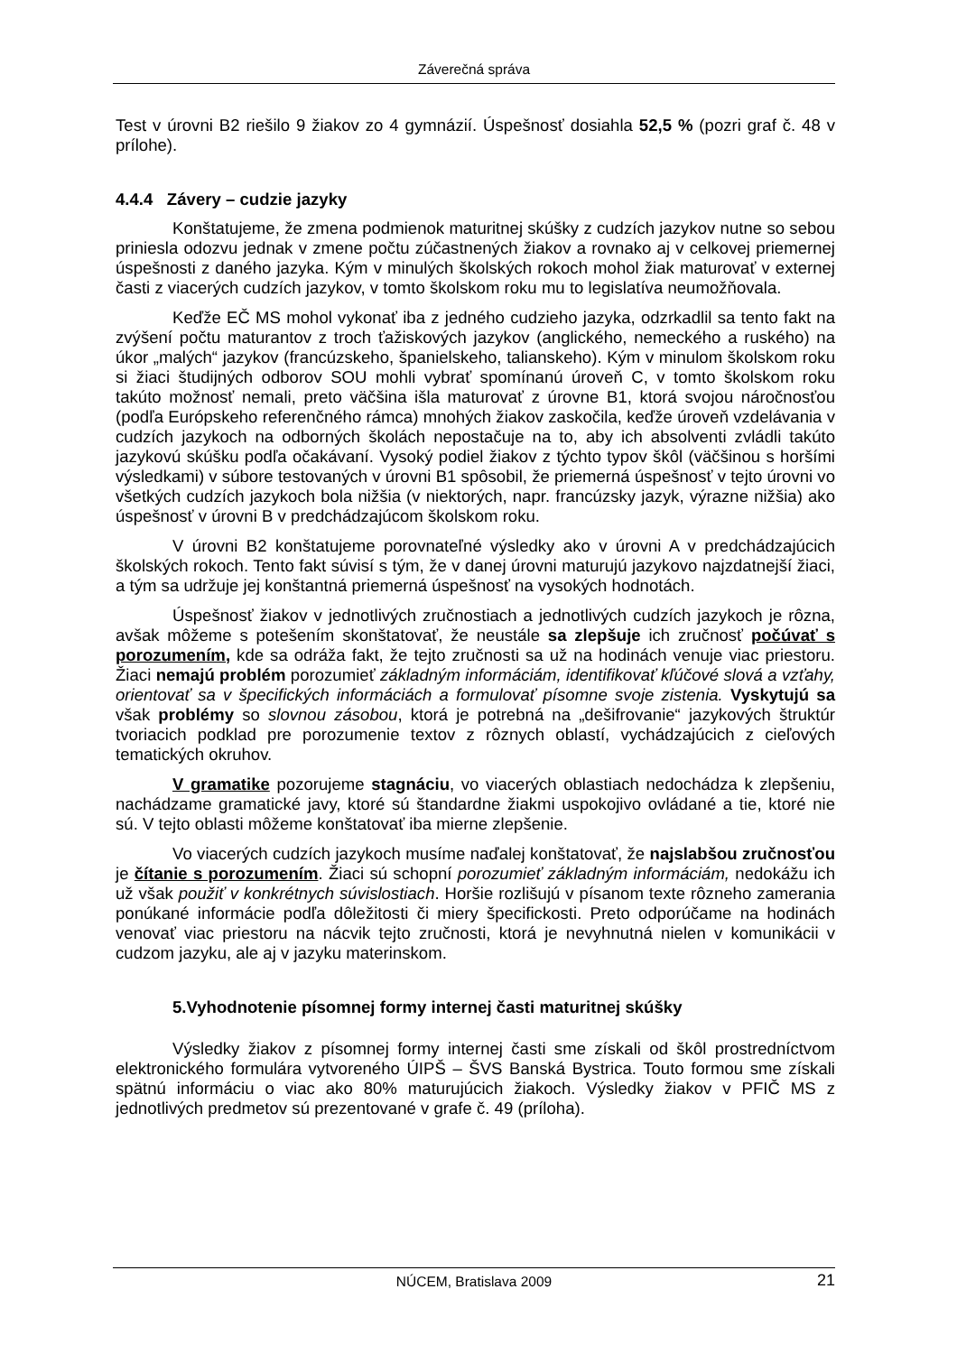Záverečná správa
Test v úrovni B2 riešilo 9 žiakov zo 4 gymnázií. Úspešnosť dosiahla 52,5 % (pozri graf č. 48 v prílohe).
4.4.4 Závery – cudzie jazyky
Konštatujeme, že zmena podmienok maturitnej skúšky z cudzích jazykov nutne so sebou priniesla odozvu jednak v zmene počtu zúčastnených žiakov a rovnako aj v celkovej priemernej úspešnosti z daného jazyka. Kým v minulých školských rokoch mohol žiak maturovať v externej časti z viacerých cudzích jazykov, v tomto školskom roku mu to legislatíva neumožňovala.
Keďže EČ MS mohol vykonať iba z jedného cudzieho jazyka, odzrkadlil sa tento fakt na zvýšení počtu maturantov z troch ťažiskových jazykov (anglického, nemeckého a ruského) na úkor „malých“ jazykov (francúzskeho, španielskeho, talianskeho). Kým v minulom školskom roku si žiaci študijných odborov SOU mohli vybrať spomínanú úroveň C, v tomto školskom roku takúto možnosť nemali, preto väčšina išla maturovať z úrovne B1, ktorá svojou náročnosťou (podľa Európskeho referenčného rámca) mnohých žiakov zaskočila, keďže úroveň vzdelávania v cudzích jazykoch na odborných školách nepostačuje na to, aby ich absolventi zvládli takúto jazykovú skúšku podľa očakávaní. Vysoký podiel žiakov z týchto typov škôl (väčšinou s horšími výsledkami) v súbore testovaných v úrovni B1 spôsobil, že priemerná úspešnosť v tejto úrovni vo všetkých cudzích jazykoch bola nižšia (v niektorých, napr. francúzsky jazyk, výrazne nižšia) ako úspešnosť v úrovni B v predchádzajúcom školskom roku.
V úrovni B2 konštatujeme porovnateľné výsledky ako v úrovni A v predchádzajúcich školských rokoch. Tento fakt súvisí s tým, že v danej úrovni maturujú jazykovo najzdatnejší žiaci, a tým sa udržuje jej konštantná priemerná úspešnosť na vysokých hodnotách.
Úspešnosť žiakov v jednotlivých zručnostiach a jednotlivých cudzích jazykoch je rôzna, avšak môžeme s potešením skonštatovať, že neustále sa zlepšuje ich zručnosť počúvať s porozumením, kde sa odráža fakt, že tejto zručnosti sa už na hodinách venuje viac priestoru. Žiaci nemajú problém porozumieť základným informáciám, identifikovať kľúčové slová a vzťahy, orientovať sa v špecifických informáciách a formulovať písomne svoje zistenia. Vyskytujú sa však problémy so slovnou zásobou, ktorá je potrebná na „dešifrovanie“ jazykových štruktúr tvoriacich podklad pre porozumenie textov z rôznych oblastí, vychádzajúcich z cieľových tematických okruhov.
V gramatike pozorujeme stagnáciu, vo viacerých oblastiach nedochádza k zlepšeniu, nachádzame gramatické javy, ktoré sú štandardne žiakmi uspokojivo ovládané a tie, ktoré nie sú. V tejto oblasti môžeme konštatovať iba mierne zlepšenie.
Vo viacerých cudzích jazykoch musíme naďalej konštatovať, že najslabšou zručnosťou je čítanie s porozumením. Žiaci sú schopní porozumieť základným informáciám, nedokážu ich už však použiť v konkrétnych súvislostiach. Horšie rozlišujú v písanom texte rôzneho zamerania ponúkané informácie podľa dôležitosti či miery špecifickosti. Preto odporúčame na hodinách venovať viac priestoru na nácvik tejto zručnosti, ktorá je nevyhnutná nielen v komunikácii v cudzom jazyku, ale aj v jazyku materinskom.
5.Vyhodnotenie písomnej formy internej časti maturitnej skúšky
Výsledky žiakov z písomnej formy internej časti sme získali od škôl prostredníctvom elektronického formulára vytvoreného ÚIPŠ – ŠVS Banská Bystrica. Touto formou sme získali spätnú informáciu o viac ako 80% maturujúcich žiakoch. Výsledky žiakov v PFIČ MS z jednotlivých predmetov sú prezentované v grafe č. 49 (príloha).
NÚCEM, Bratislava 2009 21